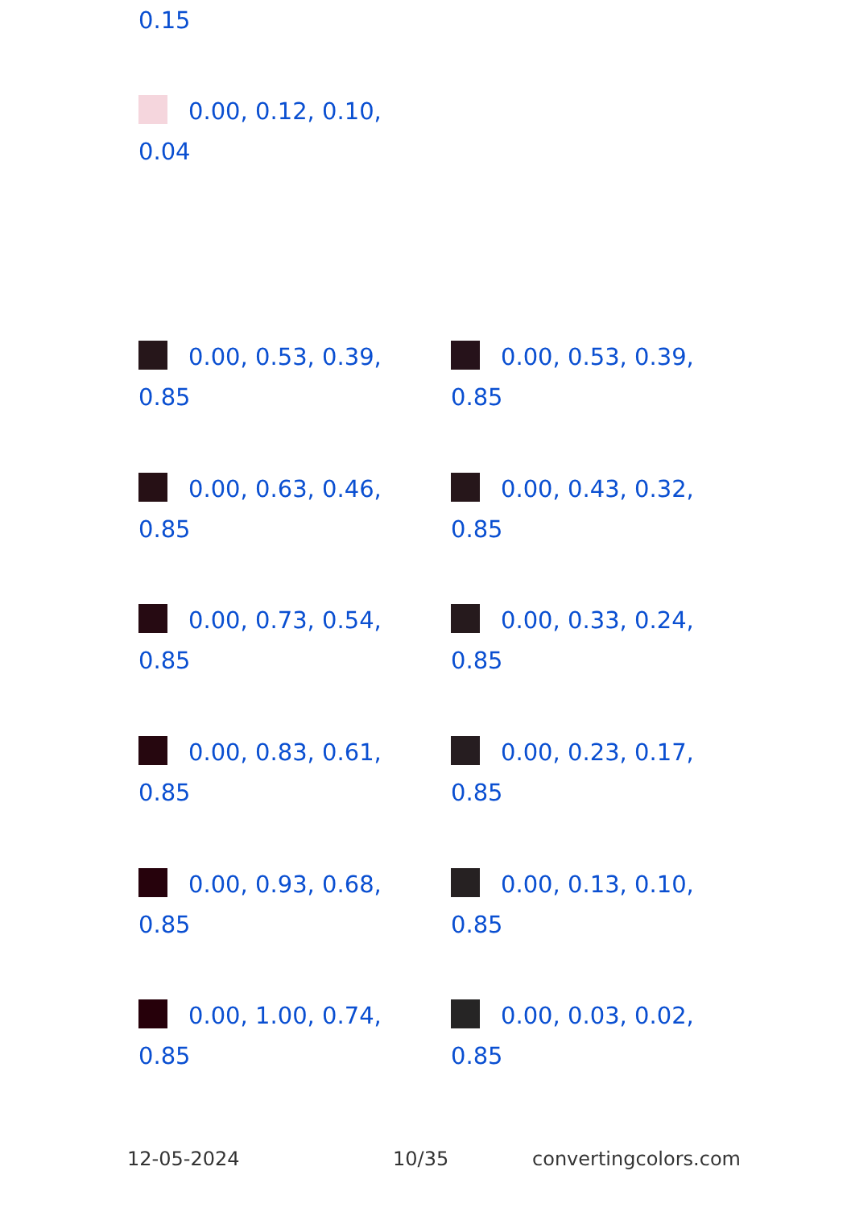0.15
0.00, 0.12, 0.10, 0.04
0.00, 0.53, 0.39, 0.85
0.00, 0.53, 0.39, 0.85
0.00, 0.63, 0.46, 0.85
0.00, 0.43, 0.32, 0.85
0.00, 0.73, 0.54, 0.85
0.00, 0.33, 0.24, 0.85
0.00, 0.83, 0.61, 0.85
0.00, 0.23, 0.17, 0.85
0.00, 0.93, 0.68, 0.85
0.00, 0.13, 0.10, 0.85
0.00, 1.00, 0.74, 0.85
0.00, 0.03, 0.02, 0.85
12-05-2024 10/35 convertingcolors.com